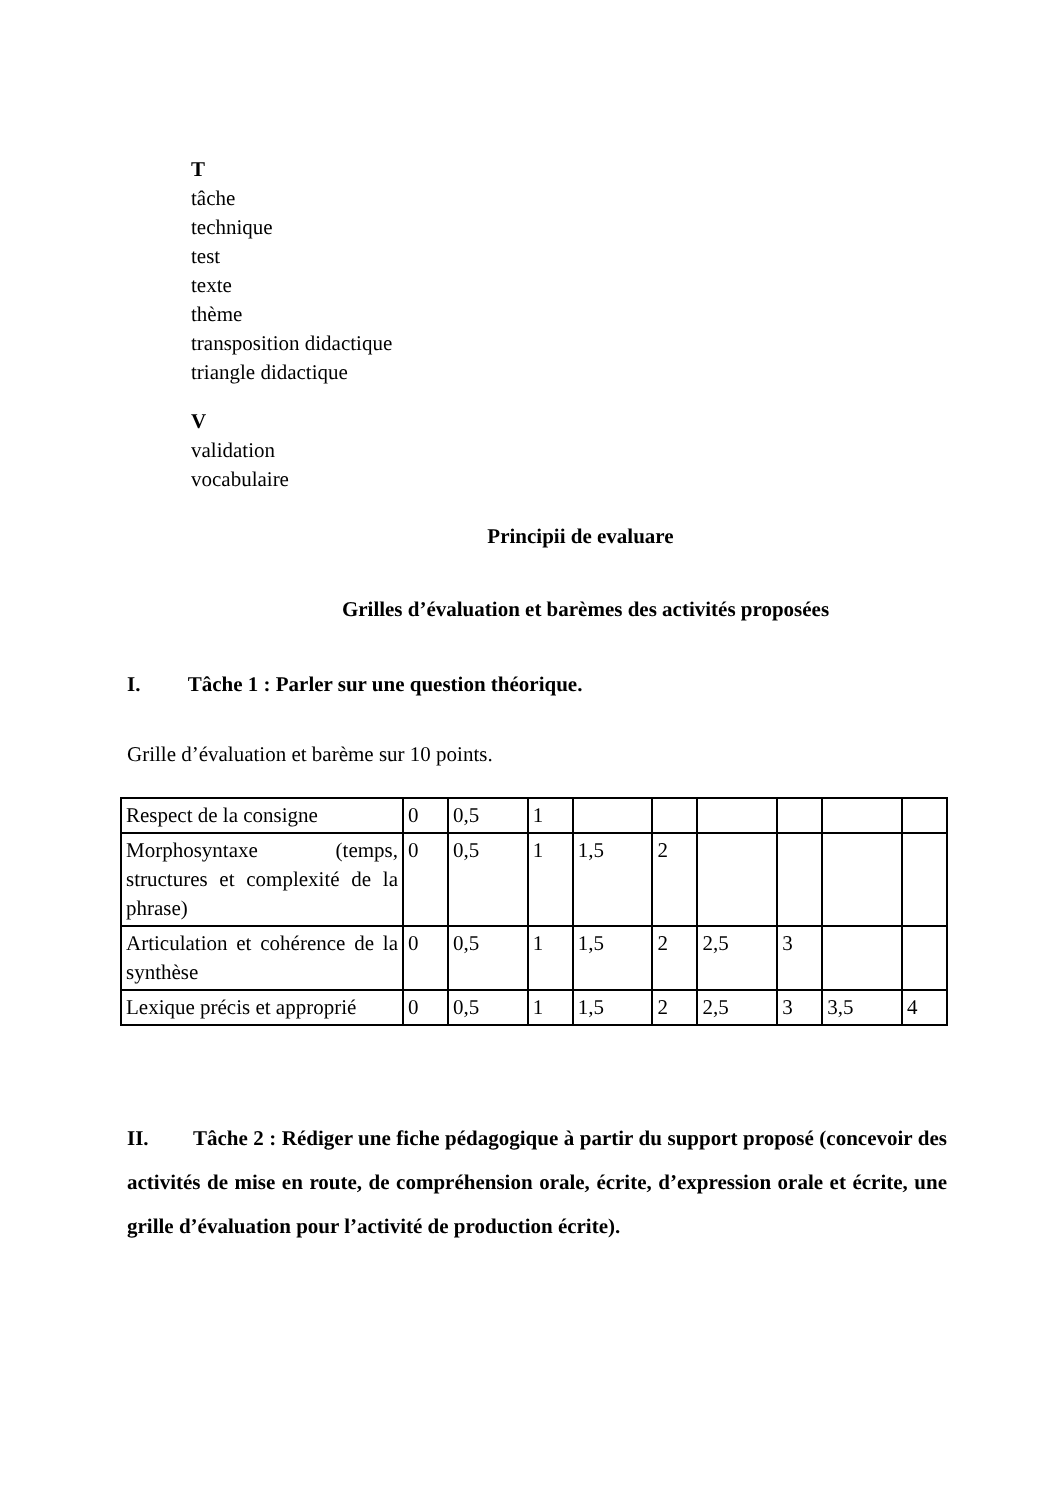T
tâche
technique
test
texte
thème
transposition didactique
triangle didactique
V
validation
vocabulaire
Principii de evaluare
Grilles d’évaluation et barèmes des activités proposées
I. Tâche 1 : Parler sur une question théorique.
Grille d’évaluation et barème sur 10 points.
| Respect de la consigne | 0 | 0,5 | 1 | | | | | | |
| Morphosyntaxe (temps, structures et complexité de la phrase) | 0 | 0,5 | 1 | 1,5 | 2 | | | | |
| Articulation et cohérence de la synthèse | 0 | 0,5 | 1 | 1,5 | 2 | 2,5 | 3 | | |
| Lexique précis et approprié | 0 | 0,5 | 1 | 1,5 | 2 | 2,5 | 3 | 3,5 | 4 |
II. Tâche 2 : Rédiger une fiche pédagogique à partir du support proposé (concevoir des activités de mise en route, de compréhension orale, écrite, d’expression orale et écrite, une grille d’évaluation pour l’activité de production écrite).